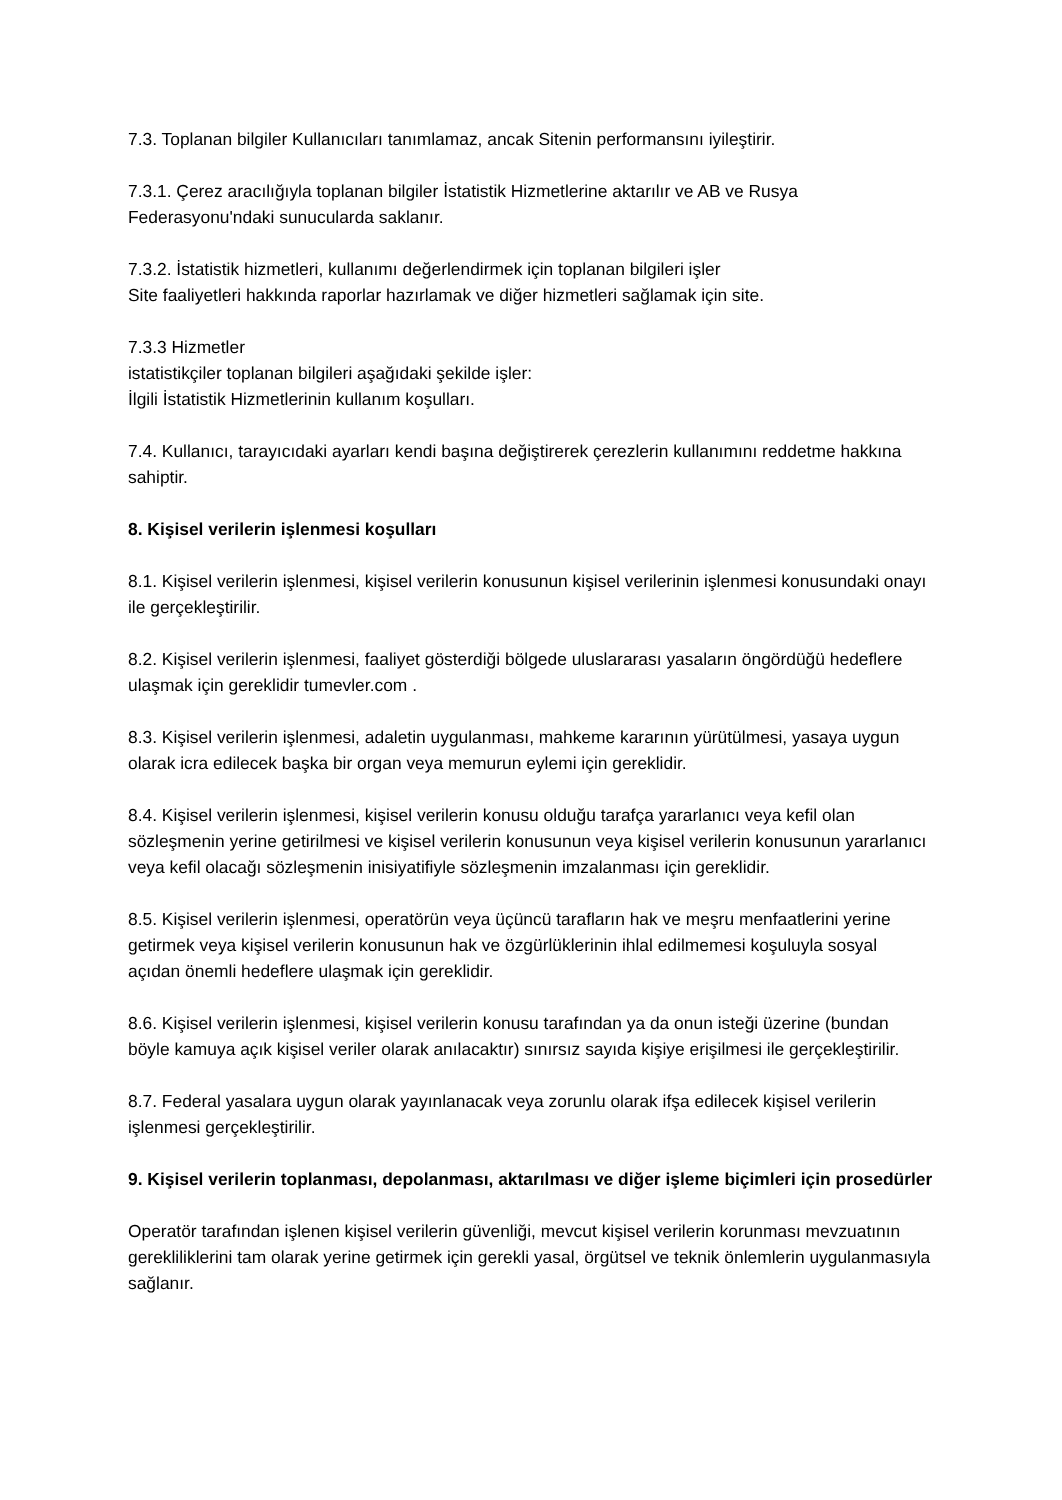7.3. Toplanan bilgiler Kullanıcıları tanımlamaz, ancak Sitenin performansını iyileştirir.
7.3.1. Çerez aracılığıyla toplanan bilgiler İstatistik Hizmetlerine aktarılır ve AB ve Rusya Federasyonu'ndaki sunucularda saklanır.
7.3.2. İstatistik hizmetleri, kullanımı değerlendirmek için toplanan bilgileri işler
Site faaliyetleri hakkında raporlar hazırlamak ve diğer hizmetleri sağlamak için site.
7.3.3 Hizmetler
istatistikçiler toplanan bilgileri aşağıdaki şekilde işler:
İlgili İstatistik Hizmetlerinin kullanım koşulları.
7.4. Kullanıcı, tarayıcıdaki ayarları kendi başına değiştirerek çerezlerin kullanımını reddetme hakkına sahiptir.
8. Kişisel verilerin işlenmesi koşulları
8.1. Kişisel verilerin işlenmesi, kişisel verilerin konusunun kişisel verilerinin işlenmesi konusundaki onayı ile gerçekleştirilir.
8.2. Kişisel verilerin işlenmesi, faaliyet gösterdiği bölgede uluslararası yasaların öngördüğü hedeflere ulaşmak için gereklidir tumevler.com .
8.3. Kişisel verilerin işlenmesi, adaletin uygulanması, mahkeme kararının yürütülmesi, yasaya uygun olarak icra edilecek başka bir organ veya memurun eylemi için gereklidir.
8.4. Kişisel verilerin işlenmesi, kişisel verilerin konusu olduğu tarafça yararlanıcı veya kefil olan sözleşmenin yerine getirilmesi ve kişisel verilerin konusunun veya kişisel verilerin konusunun yararlanıcı veya kefil olacağı sözleşmenin inisiyatifiyle sözleşmenin imzalanması için gereklidir.
8.5. Kişisel verilerin işlenmesi, operatörün veya üçüncü tarafların hak ve meşru menfaatlerini yerine getirmek veya kişisel verilerin konusunun hak ve özgürlüklerinin ihlal edilmemesi koşuluyla sosyal açıdan önemli hedeflere ulaşmak için gereklidir.
8.6. Kişisel verilerin işlenmesi, kişisel verilerin konusu tarafından ya da onun isteği üzerine (bundan böyle kamuya açık kişisel veriler olarak anılacaktır) sınırsız sayıda kişiye erişilmesi ile gerçekleştirilir.
8.7. Federal yasalara uygun olarak yayınlanacak veya zorunlu olarak ifşa edilecek kişisel verilerin işlenmesi gerçekleştirilir.
9. Kişisel verilerin toplanması, depolanması, aktarılması ve diğer işleme biçimleri için prosedürler
Operatör tarafından işlenen kişisel verilerin güvenliği, mevcut kişisel verilerin korunması mevzuatının gerekliliklerini tam olarak yerine getirmek için gerekli yasal, örgütsel ve teknik önlemlerin uygulanmasıyla sağlanır.